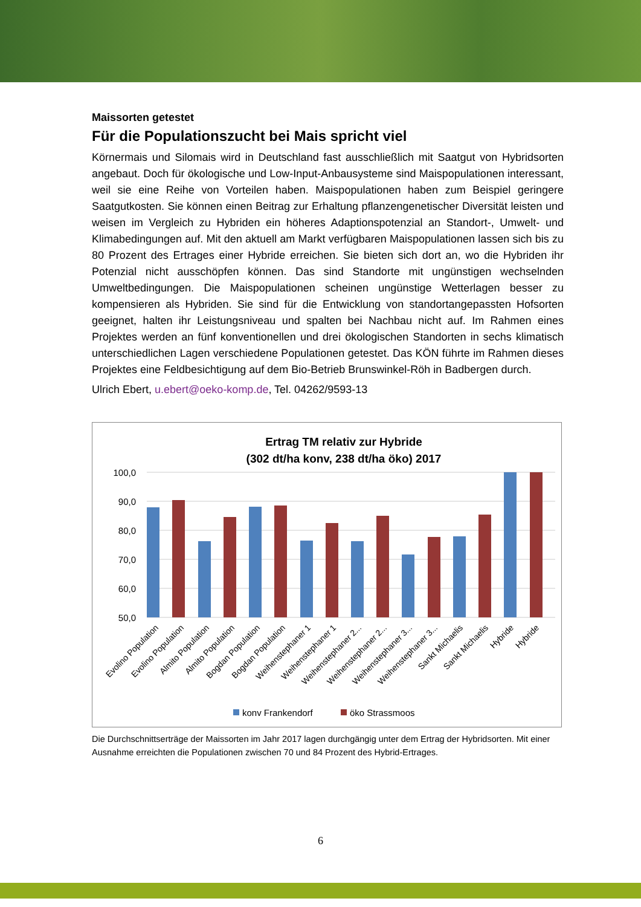Maissorten getestet
Für die Populationszucht bei Mais spricht viel
Körnermais und Silomais wird in Deutschland fast ausschließlich mit Saatgut von Hybrid­sorten angebaut. Doch für ökologische und Low-Input-Anbausysteme sind Maispopulatio­nen interessant, weil sie eine Reihe von Vorteilen haben. Maispopulationen haben zum Beispiel geringere Saatgutkosten. Sie können einen Beitrag zur Erhaltung pflanzengeneti­scher Diversität leisten und weisen im Vergleich zu Hybriden ein höheres Adaptionspoten­zial an Standort-, Umwelt- und Klimabedingungen auf. Mit den aktuell am Markt verfügbaren Maispopulationen lassen sich bis zu 80 Prozent des Ertrages einer Hybride erreichen. Sie bieten sich dort an, wo die Hybriden ihr Potenzial nicht ausschöpfen können. Das sind Standorte mit ungünstigen wechselnden Umweltbedingungen. Die Maispopulationen schei­nen ungünstige Wetterlagen besser zu kompensieren als Hybriden. Sie sind für die Ent­wicklung von standortangepassten Hofsorten geeignet, halten ihr Leistungsniveau und spalten bei Nachbau nicht auf. Im Rahmen eines Projektes werden an fünf konventionellen und drei ökologischen Standorten in sechs klimatisch unterschiedlichen Lagen verschie­dene Populationen getestet. Das KÖN führte im Rahmen dieses Projektes eine Feldbesich­tigung auf dem Bio-Betrieb Brunswinkel-Röh in Badbergen durch.
Ulrich Ebert, u.ebert@oeko-komp.de, Tel. 04262/9593-13
Ertrag TM relativ zur Hybride
(302 dt/ha konv, 238 dt/ha öko) 2017
100,0
90,0
80,0
70,0
60,0
50,0
Evolino Population
Evolino Population
Almito Population
Almito Population
Bogdan Population
Bogdan Population
Weihenstephaner 1
Weihenstephaner 1
Weihenstephaner 2...
Weihenstephaner 2...
Weihenstephaner 3...
Weihenstephaner 3...
Sankt Michaelis
Sankt Michaelis
Hybride
Hybride
konv Frankendorf
öko Strassmoos
Die Durchschnittserträge der Maissorten im Jahr 2017 lagen durchgängig unter dem Ertrag der Hybridsorten. Mit einer Ausnahme erreichten die Populationen zwischen 70 und 84 Prozent des Hybrid-Ertrages.
6